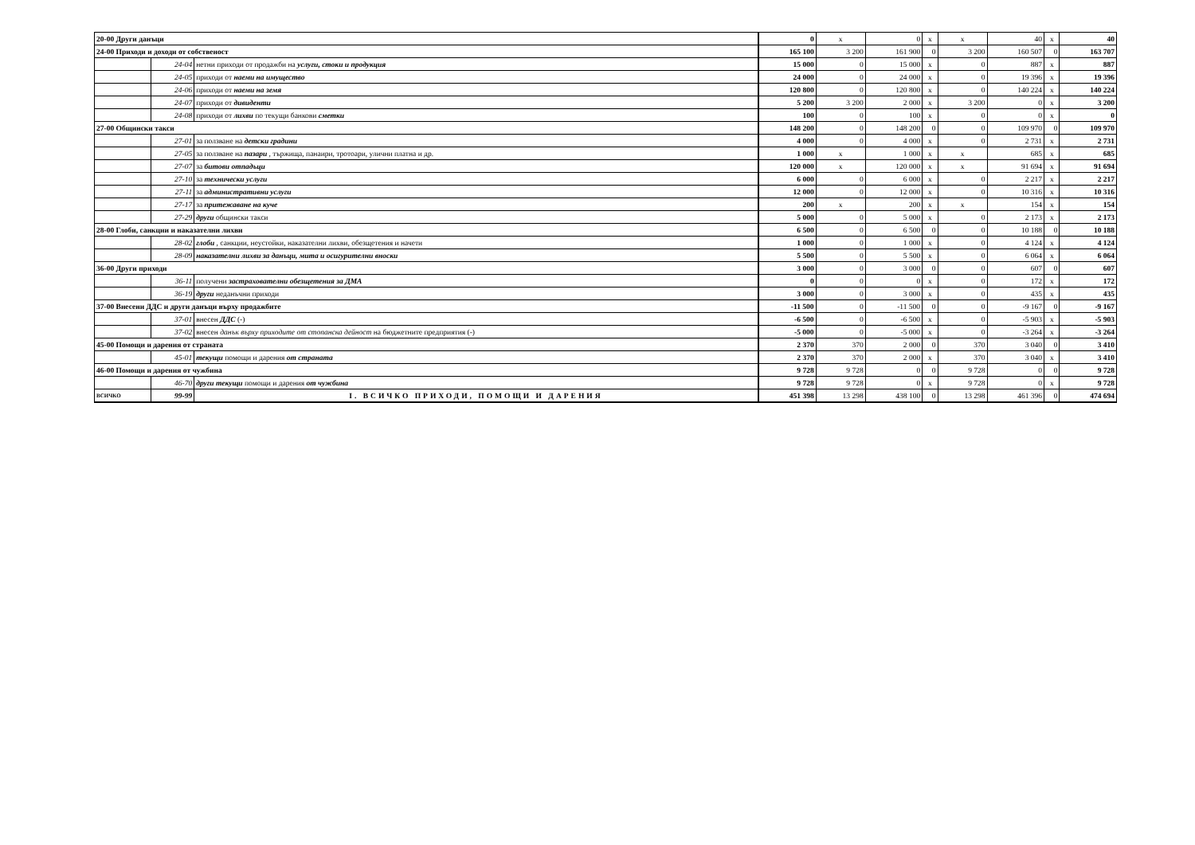| 20-00 Други данъци | | | 0 | x | 0 | x | x | 40 | x | 40 |
| 24-00 Приходи и доходи от собственост | | | 165 100 | 3 200 | 161 900 | 0 | 3 200 | 160 507 | 0 | 163 707 |
| | 24-04 | нетни приходи от продажби на услуги, стоки и продукция | 15 000 | 0 | 15 000 | x | 0 | 887 | x | 887 |
| | 24-05 | приходи от наеми на имущество | 24 000 | 0 | 24 000 | x | 0 | 19 396 | x | 19 396 |
| | 24-06 | приходи от наеми на земя | 120 800 | 0 | 120 800 | x | 0 | 140 224 | x | 140 224 |
| | 24-07 | приходи от дивиденти | 5 200 | 3 200 | 2 000 | x | 3 200 | 0 | x | 3 200 |
| | 24-08 | приходи от лихви по текущи банкови сметки | 100 | 0 | 100 | x | 0 | 0 | x | 0 |
| 27-00 Общински такси | | | 148 200 | 0 | 148 200 | 0 | 0 | 109 970 | 0 | 109 970 |
| | 27-01 | за ползване на детски градини | 4 000 | 0 | 4 000 | x | 0 | 2 731 | x | 2 731 |
| | 27-05 | за ползване на пазари , тържища, панаири, тротоари, улични платна и др. | 1 000 | x | 1 000 | x | x | 685 | x | 685 |
| | 27-07 | за битови отпадъци | 120 000 | x | 120 000 | x | x | 91 694 | x | 91 694 |
| | 27-10 | за технически услуги | 6 000 | 0 | 6 000 | x | 0 | 2 217 | x | 2 217 |
| | 27-11 | за административни услуги | 12 000 | 0 | 12 000 | x | 0 | 10 316 | x | 10 316 |
| | 27-17 | за притежаване на куче | 200 | x | 200 | x | x | 154 | x | 154 |
| | 27-29 | други общински такси | 5 000 | 0 | 5 000 | x | 0 | 2 173 | x | 2 173 |
| 28-00 Глоби, санкции и наказателни лихви | | | 6 500 | 0 | 6 500 | 0 | 0 | 10 188 | 0 | 10 188 |
| | 28-02 | глоби , санкции, неустойки, наказателни лихви, обезщетения и начети | 1 000 | 0 | 1 000 | x | 0 | 4 124 | x | 4 124 |
| | 28-09 | наказателни лихви за данъци, мита и осигурителни вноски | 5 500 | 0 | 5 500 | x | 0 | 6 064 | x | 6 064 |
| 36-00 Други приходи | | | 3 000 | 0 | 3 000 | 0 | 0 | 607 | 0 | 607 |
| | 36-11 | получени застрахователни обезщетения за ДМА | 0 | 0 | 0 | x | 0 | 172 | x | 172 |
| | 36-19 | други неданъчни приходи | 3 000 | 0 | 3 000 | x | 0 | 435 | x | 435 |
| 37-00 Внесени ДДС и други данъци върху продажбите | | | -11 500 | 0 | -11 500 | 0 | 0 | -9 167 | 0 | -9 167 |
| | 37-01 | внесен ДДС (-) | -6 500 | 0 | -6 500 | x | 0 | -5 903 | x | -5 903 |
| | 37-02 | внесен данък върху приходите от стопанска дейност на бюджетните предприятия (-) | -5 000 | 0 | -5 000 | x | 0 | -3 264 | x | -3 264 |
| 45-00 Помощи и дарения от страната | | | 2 370 | 370 | 2 000 | 0 | 370 | 3 040 | 0 | 3 410 |
| | 45-01 | текущи помощи и дарения от страната | 2 370 | 370 | 2 000 | x | 370 | 3 040 | x | 3 410 |
| 46-00 Помощи и дарения от чужбина | | | 9 728 | 9 728 | 0 | 0 | 9 728 | 0 | 0 | 9 728 |
| | 46-70 | други текущи помощи и дарения от чужбина | 9 728 | 9 728 | 0 | x | 9 728 | 0 | x | 9 728 |
| ВСИЧКО | 99-99 | I. ВСИЧКО ПРИХОДИ, ПОМОЩИ И ДАРЕНИЯ | 451 398 | 13 298 | 438 100 | 0 | 13 298 | 461 396 | 0 | 474 694 |